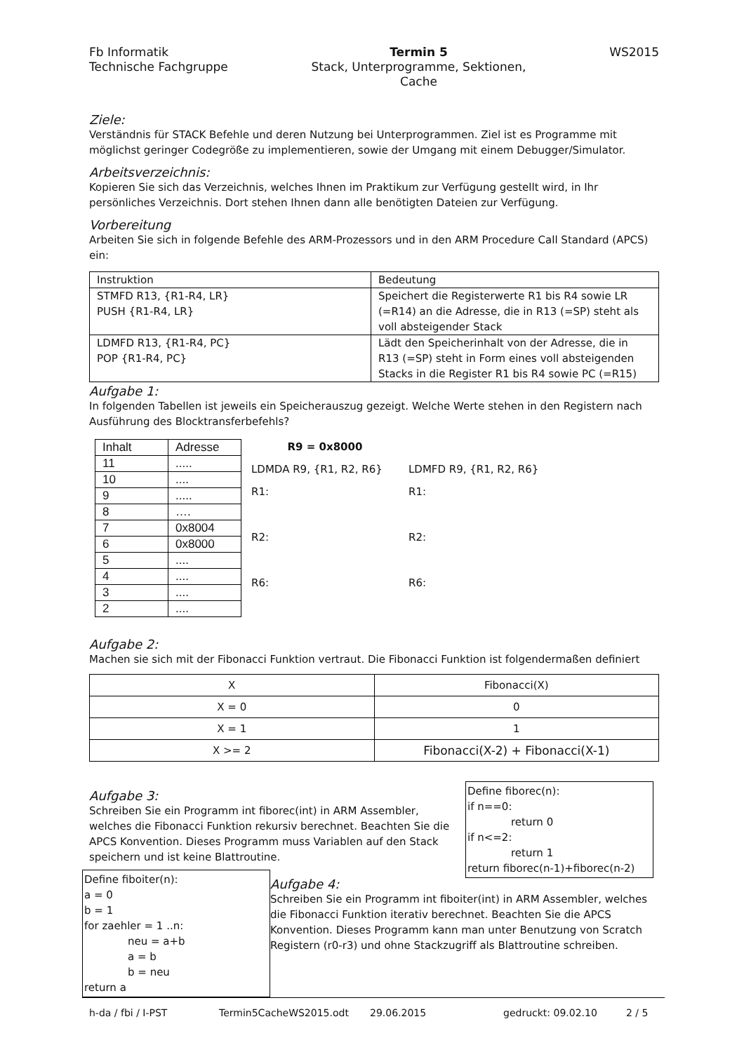Fb Informatik
Technische Fachgruppe
Termin 5
Stack, Unterprogramme, Sektionen,
Cache
WS2015
Ziele:
Verständnis für STACK Befehle und deren Nutzung bei Unterprogrammen. Ziel ist es Programme mit möglichst geringer Codegröße zu implementieren, sowie der Umgang mit einem Debugger/Simulator.
Arbeitsverzeichnis:
Kopieren Sie sich das Verzeichnis, welches Ihnen im Praktikum zur Verfügung gestellt wird, in Ihr persönliches Verzeichnis. Dort stehen Ihnen dann alle benötigten Dateien zur Verfügung.
Vorbereitung
Arbeiten Sie sich in folgende Befehle des ARM-Prozessors und in den ARM Procedure Call Standard (APCS) ein:
| Instruktion | Bedeutung |
| --- | --- |
| STMFD R13, {R1-R4, LR} PUSH {R1-R4, LR} | Speichert die Registerwerte R1 bis R4 sowie LR (=R14) an die Adresse, die in R13 (=SP) steht als voll absteigender Stack |
| LDMFD R13, {R1-R4, PC} POP {R1-R4, PC} | Lädt den Speicherinhalt von der Adresse, die in R13 (=SP) steht in Form eines voll absteigenden Stacks in die Register R1 bis R4 sowie PC (=R15) |
Aufgabe 1:
In folgenden Tabellen ist jeweils ein Speicherauszug gezeigt. Welche Werte stehen in den Registern nach Ausführung des Blocktransferbefehls?
| Inhalt | Adresse |
| 11 | ..... |
| 10 | .... |
| 9 | ..... |
| 8 | …. |
| 7 | 0x8004 |
| 6 | 0x8000 |
| 5 | .... |
| 4 | .... |
| 3 | .... |
| 2 | .... |
R9 = 0x8000
LDMDA R9, {R1, R2, R6}
R1:
R2:
R6:
LDMFD R9, {R1, R2, R6}
R1:
R2:
R6:
Aufgabe 2:
Machen sie sich mit der Fibonacci Funktion vertraut. Die Fibonacci Funktion ist folgendermaßen definiert
| X | Fibonacci(X) |
| X = 0 | 0 |
| X = 1 | 1 |
| X >= 2 | Fibonacci(X-2) + Fibonacci(X-1) |
Aufgabe 3:
Schreiben Sie ein Programm int fiborec(int) in ARM Assembler, welches die Fibonacci Funktion rekursiv berechnet. Beachten Sie die APCS Konvention. Dieses Programm muss Variablen auf den Stack speichern und ist keine Blattroutine.
Define fiborec(n):
if n==0:
return 0
if n<=2:
return 1
return fiborec(n-1)+fiborec(n-2)
Define fiboiter(n):
a = 0
b = 1
for zaehler = 1 ..n:
neu = a+b
a = b
b = neu
return a
Aufgabe 4:
Schreiben Sie ein Programm int fiboiter(int) in ARM Assembler, welches die Fibonacci Funktion iterativ berechnet. Beachten Sie die APCS Konvention. Dieses Programm kann man unter Benutzung von Scratch Registern (r0-r3) und ohne Stackzugriff als Blattroutine schreiben.
h-da / fbi / I-PST Termin5CacheWS2015.odt 29.06.2015 gedruckt: 09.02.10 2 / 5